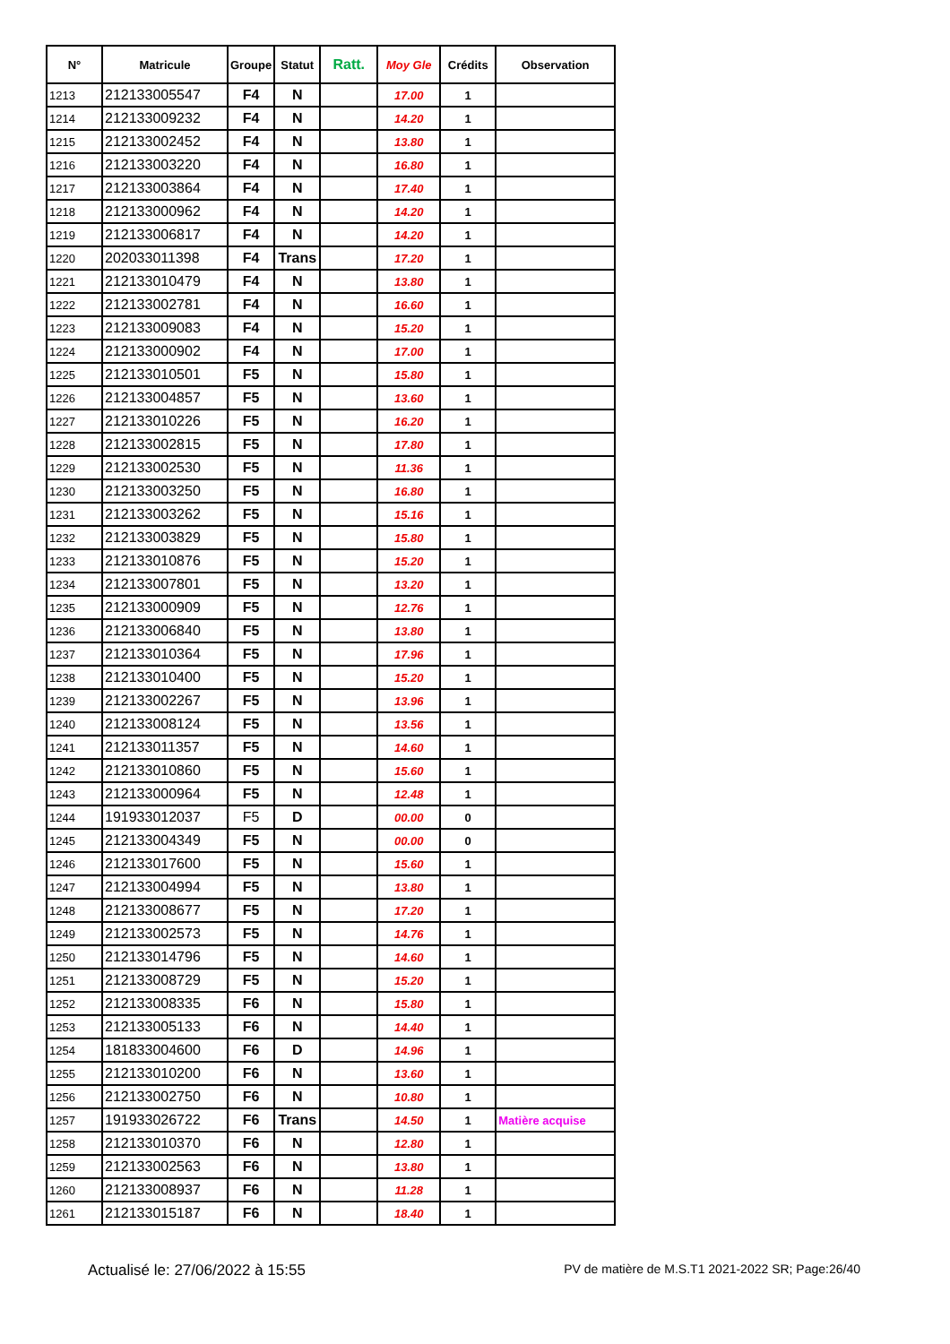| N° | Matricule | Groupe | Statut | Ratt. | Moy Gle | Crédits | Observation |
| --- | --- | --- | --- | --- | --- | --- | --- |
| 1213 | 212133005547 | F4 | N | | 17.00 | 1 | |
| 1214 | 212133009232 | F4 | N | | 14.20 | 1 | |
| 1215 | 212133002452 | F4 | N | | 13.80 | 1 | |
| 1216 | 212133003220 | F4 | N | | 16.80 | 1 | |
| 1217 | 212133003864 | F4 | N | | 17.40 | 1 | |
| 1218 | 212133000962 | F4 | N | | 14.20 | 1 | |
| 1219 | 212133006817 | F4 | N | | 14.20 | 1 | |
| 1220 | 202033011398 | F4 | Trans | | 17.20 | 1 | |
| 1221 | 212133010479 | F4 | N | | 13.80 | 1 | |
| 1222 | 212133002781 | F4 | N | | 16.60 | 1 | |
| 1223 | 212133009083 | F4 | N | | 15.20 | 1 | |
| 1224 | 212133000902 | F4 | N | | 17.00 | 1 | |
| 1225 | 212133010501 | F5 | N | | 15.80 | 1 | |
| 1226 | 212133004857 | F5 | N | | 13.60 | 1 | |
| 1227 | 212133010226 | F5 | N | | 16.20 | 1 | |
| 1228 | 212133002815 | F5 | N | | 17.80 | 1 | |
| 1229 | 212133002530 | F5 | N | | 11.36 | 1 | |
| 1230 | 212133003250 | F5 | N | | 16.80 | 1 | |
| 1231 | 212133003262 | F5 | N | | 15.16 | 1 | |
| 1232 | 212133003829 | F5 | N | | 15.80 | 1 | |
| 1233 | 212133010876 | F5 | N | | 15.20 | 1 | |
| 1234 | 212133007801 | F5 | N | | 13.20 | 1 | |
| 1235 | 212133000909 | F5 | N | | 12.76 | 1 | |
| 1236 | 212133006840 | F5 | N | | 13.80 | 1 | |
| 1237 | 212133010364 | F5 | N | | 17.96 | 1 | |
| 1238 | 212133010400 | F5 | N | | 15.20 | 1 | |
| 1239 | 212133002267 | F5 | N | | 13.96 | 1 | |
| 1240 | 212133008124 | F5 | N | | 13.56 | 1 | |
| 1241 | 212133011357 | F5 | N | | 14.60 | 1 | |
| 1242 | 212133010860 | F5 | N | | 15.60 | 1 | |
| 1243 | 212133000964 | F5 | N | | 12.48 | 1 | |
| 1244 | 191933012037 | F5 | D | | 00.00 | 0 | |
| 1245 | 212133004349 | F5 | N | | 00.00 | 0 | |
| 1246 | 212133017600 | F5 | N | | 15.60 | 1 | |
| 1247 | 212133004994 | F5 | N | | 13.80 | 1 | |
| 1248 | 212133008677 | F5 | N | | 17.20 | 1 | |
| 1249 | 212133002573 | F5 | N | | 14.76 | 1 | |
| 1250 | 212133014796 | F5 | N | | 14.60 | 1 | |
| 1251 | 212133008729 | F5 | N | | 15.20 | 1 | |
| 1252 | 212133008335 | F6 | N | | 15.80 | 1 | |
| 1253 | 212133005133 | F6 | N | | 14.40 | 1 | |
| 1254 | 181833004600 | F6 | D | | 14.96 | 1 | |
| 1255 | 212133010200 | F6 | N | | 13.60 | 1 | |
| 1256 | 212133002750 | F6 | N | | 10.80 | 1 | |
| 1257 | 191933026722 | F6 | Trans | | 14.50 | 1 | Matière acquise |
| 1258 | 212133010370 | F6 | N | | 12.80 | 1 | |
| 1259 | 212133002563 | F6 | N | | 13.80 | 1 | |
| 1260 | 212133008937 | F6 | N | | 11.28 | 1 | |
| 1261 | 212133015187 | F6 | N | | 18.40 | 1 | |
Actualisé le: 27/06/2022 à 15:55 PV de matière de M.S.T1 2021-2022 SR; Page:26/40